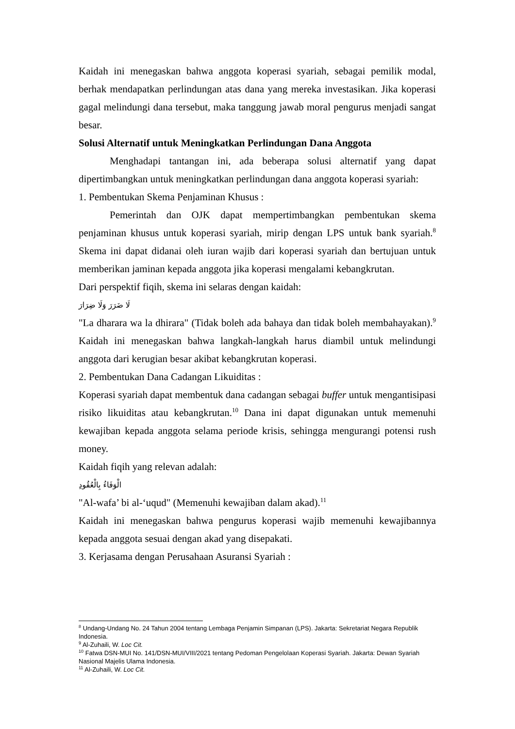Kaidah ini menegaskan bahwa anggota koperasi syariah, sebagai pemilik modal, berhak mendapatkan perlindungan atas dana yang mereka investasikan. Jika koperasi gagal melindungi dana tersebut, maka tanggung jawab moral pengurus menjadi sangat besar.
Solusi Alternatif untuk Meningkatkan Perlindungan Dana Anggota
Menghadapi tantangan ini, ada beberapa solusi alternatif yang dapat dipertimbangkan untuk meningkatkan perlindungan dana anggota koperasi syariah:
1. Pembentukan Skema Penjaminan Khusus :
Pemerintah dan OJK dapat mempertimbangkan pembentukan skema penjaminan khusus untuk koperasi syariah, mirip dengan LPS untuk bank syariah.<sup>8</sup> Skema ini dapat didanai oleh iuran wajib dari koperasi syariah dan bertujuan untuk memberikan jaminan kepada anggota jika koperasi mengalami kebangkrutan.
Dari perspektif fiqih, skema ini selaras dengan kaidah:
لَا ضَرَرَ وَلَا ضِرَارَ
"La dharara wa la dhirara" (Tidak boleh ada bahaya dan tidak boleh membahayakan).<sup>9</sup> Kaidah ini menegaskan bahwa langkah-langkah harus diambil untuk melindungi anggota dari kerugian besar akibat kebangkrutan koperasi.
2. Pembentukan Dana Cadangan Likuiditas :
Koperasi syariah dapat membentuk dana cadangan sebagai buffer untuk mengantisipasi risiko likuiditas atau kebangkrutan.<sup>10</sup> Dana ini dapat digunakan untuk memenuhi kewajiban kepada anggota selama periode krisis, sehingga mengurangi potensi rush money.
Kaidah fiqih yang relevan adalah:
الْوَفَاءُ بِالْعُقُودِ
"Al-wafa’ bi al-‘uqud" (Memenuhi kewajiban dalam akad).<sup>11</sup>
Kaidah ini menegaskan bahwa pengurus koperasi wajib memenuhi kewajibannya kepada anggota sesuai dengan akad yang disepakati.
3. Kerjasama dengan Perusahaan Asuransi Syariah :
<sup>8</sup> Undang-Undang No. 24 Tahun 2004 tentang Lembaga Penjamin Simpanan (LPS). Jakarta: Sekretariat Negara Republik Indonesia.
<sup>9</sup> Al-Zuhaili, W. Loc Cit.
<sup>10</sup> Fatwa DSN-MUI No. 141/DSN-MUI/VIII/2021 tentang Pedoman Pengelolaan Koperasi Syariah. Jakarta: Dewan Syariah Nasional Majelis Ulama Indonesia.
<sup>11</sup> Al-Zuhaili, W. Loc Cit.